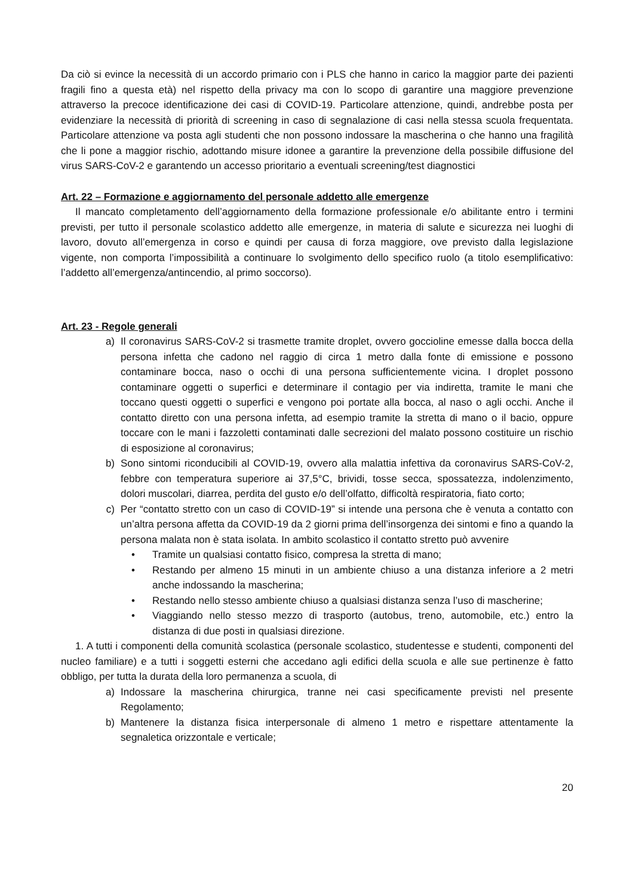Da ciò si evince la necessità di un accordo primario con i PLS che hanno in carico la maggior parte dei pazienti fragili fino a questa età) nel rispetto della privacy ma con lo scopo di garantire una maggiore prevenzione attraverso la precoce identificazione dei casi di COVID-19. Particolare attenzione, quindi, andrebbe posta per evidenziare la necessità di priorità di screening in caso di segnalazione di casi nella stessa scuola frequentata. Particolare attenzione va posta agli studenti che non possono indossare la mascherina o che hanno una fragilità che li pone a maggior rischio, adottando misure idonee a garantire la prevenzione della possibile diffusione del virus SARS-CoV-2 e garantendo un accesso prioritario a eventuali screening/test diagnostici
Art. 22 – Formazione e aggiornamento del personale addetto alle emergenze
Il mancato completamento dell’aggiornamento della formazione professionale e/o abilitante entro i termini previsti, per tutto il personale scolastico addetto alle emergenze, in materia di salute e sicurezza nei luoghi di lavoro, dovuto all’emergenza in corso e quindi per causa di forza maggiore, ove previsto dalla legislazione vigente, non comporta l’impossibilità a continuare lo svolgimento dello specifico ruolo (a titolo esemplificativo: l’addetto all’emergenza/antincendio, al primo soccorso).
Art. 23 - Regole generali
a) Il coronavirus SARS-CoV-2 si trasmette tramite droplet, ovvero goccioline emesse dalla bocca della persona infetta che cadono nel raggio di circa 1 metro dalla fonte di emissione e possono contaminare bocca, naso o occhi di una persona sufficientemente vicina. I droplet possono contaminare oggetti o superfici e determinare il contagio per via indiretta, tramite le mani che toccano questi oggetti o superfici e vengono poi portate alla bocca, al naso o agli occhi. Anche il contatto diretto con una persona infetta, ad esempio tramite la stretta di mano o il bacio, oppure toccare con le mani i fazzoletti contaminati dalle secrezioni del malato possono costituire un rischio di esposizione al coronavirus;
b) Sono sintomi riconducibili al COVID-19, ovvero alla malattia infettiva da coronavirus SARS-CoV-2, febbre con temperatura superiore ai 37,5°C, brividi, tosse secca, spossatezza, indolenzimento, dolori muscolari, diarrea, perdita del gusto e/o dell’olfatto, difficoltà respiratoria, fiato corto;
c) Per “contatto stretto con un caso di COVID-19” si intende una persona che è venuta a contatto con un’altra persona affetta da COVID-19 da 2 giorni prima dell’insorgenza dei sintomi e fino a quando la persona malata non è stata isolata. In ambito scolastico il contatto stretto può avvenire
• Tramite un qualsiasi contatto fisico, compresa la stretta di mano;
• Restando per almeno 15 minuti in un ambiente chiuso a una distanza inferiore a 2 metri anche indossando la mascherina;
• Restando nello stesso ambiente chiuso a qualsiasi distanza senza l’uso di mascherine;
• Viaggiando nello stesso mezzo di trasporto (autobus, treno, automobile, etc.) entro la distanza di due posti in qualsiasi direzione.
1. A tutti i componenti della comunità scolastica (personale scolastico, studentesse e studenti, componenti del nucleo familiare) e a tutti i soggetti esterni che accedano agli edifici della scuola e alle sue pertinenze è fatto obbligo, per tutta la durata della loro permanenza a scuola, di
a) Indossare la mascherina chirurgica, tranne nei casi specificamente previsti nel presente Regolamento;
b) Mantenere la distanza fisica interpersonale di almeno 1 metro e rispettare attentamente la segnaletica orizzontale e verticale;
20